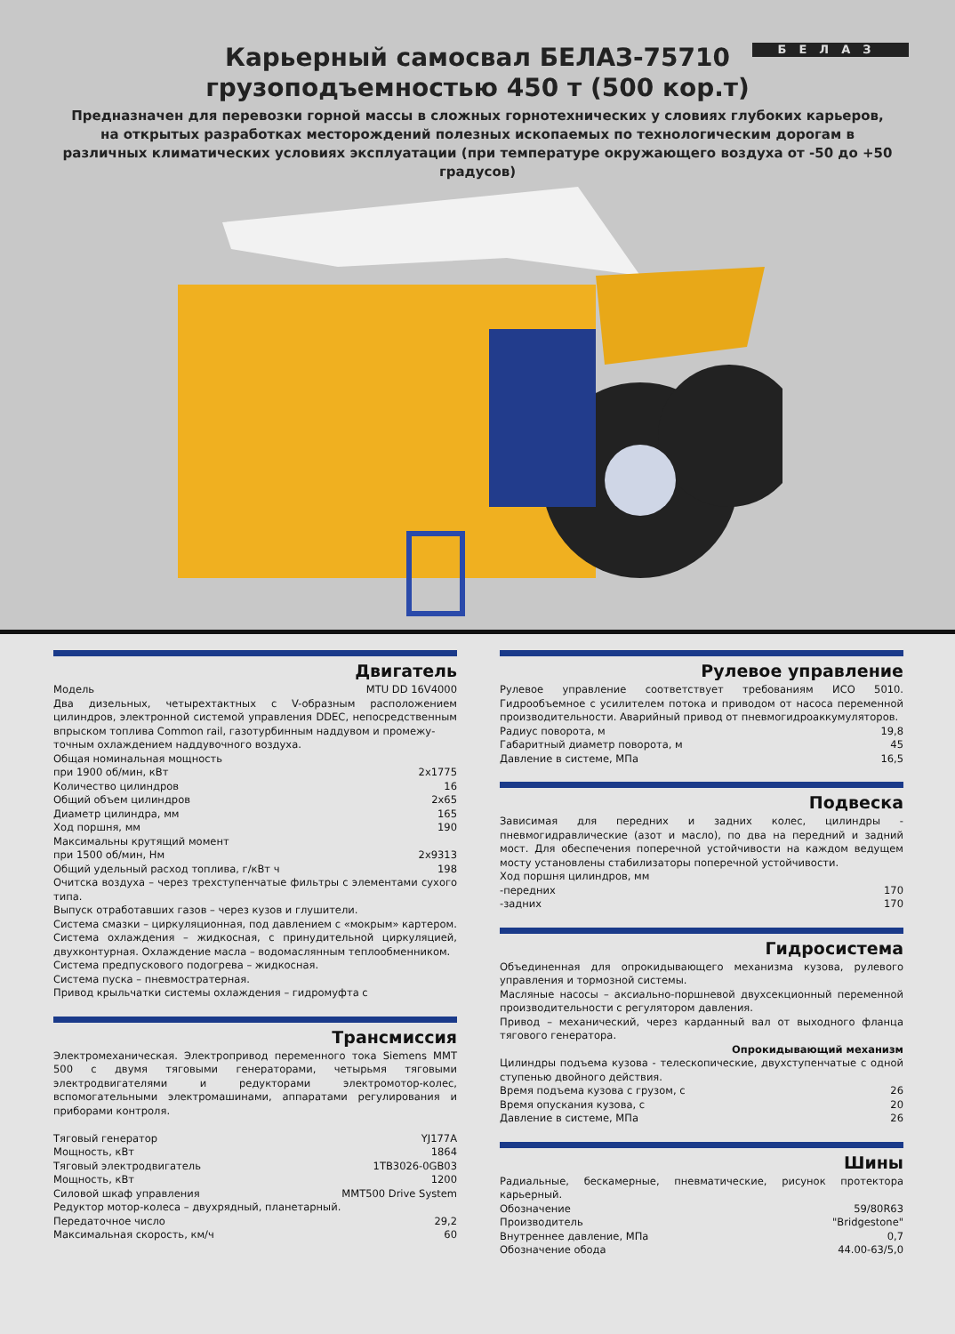БЕЛАЗ
Карьерный самосвал БЕЛАЗ-75710
грузоподъемностью 450 т (500 кор.т)
Предназначен для перевозки горной массы в сложных горнотехнических у словиях глубоких карьеров, на открытых разработках месторождений полезных ископаемых по технологическим дорогам в различных климатических условиях эксплуатации (при температуре окружающего воздуха от -50 до +50 градусов)
Двигатель
| Модель | MTU DD 16V4000 |
Два дизельных, четырехтактных с V-образным расположением цилиндров, электронной системой управления DDEC, непосредственным впрыском топлива Common rail, газотурбинным наддувом и промежу-
точным охлаждением наддувочного воздуха.
| Общая номинальная мощность при 1900 об/мин, кВт | 2x1775 |
| Количество цилиндров | 16 |
| Общий объем цилиндров | 2x65 |
| Диаметр цилиндра, мм | 165 |
| Ход поршня, мм | 190 |
| Максимальны крутящий момент при 1500 об/мин, Нм | 2x9313 |
| Общий удельный расход топлива, г/кВт ч | 198 |
Очитска воздуха – через трехступенчатые фильтры с элементами сухого типа.
Выпуск отработавших газов – через кузов и глушители.
Система смазки – циркуляционная, под давлением с «мокрым» картером.
Система охлаждения – жидкосная, с принудительной циркуляцией, двухконтурная. Охлаждение масла – водомаслянным теплообменником.
Система предпускового подогрева – жидкосная.
Система пуска – пневмостратерная.
Привод крыльчатки системы охлаждения – гидромуфта с
Трансмиссия
Электромеханическая. Электропривод переменного тока Siemens MMT 500 с двумя тяговыми генераторами, четырьмя тяговыми электродвигателями и редукторами электромотор-колес, вспомогательными электромашинами, аппаратами регулирования и приборами контроля.
| Тяговый генератор | YJ177A |
| Мощность, кВт | 1864 |
| Тяговый электродвигатель | 1TB3026-0GB03 |
| Мощность, кВт | 1200 |
| Силовой шкаф управления | MMT500 Drive System |
| Редуктор мотор-колеса – двухрядный, планетарный. | |
| Передаточное число | 29,2 |
| Максимальная скорость, км/ч | 60 |
Рулевое управление
Рулевое управление соответствует требованиям ИСО 5010. Гидрообъемное с усилителем потока и приводом от насоса переменной производительности. Аварийный привод от пневмогидроаккумуляторов.
| Радиус поворота, м | 19,8 |
| Габаритный диаметр поворота, м | 45 |
| Давление в системе, МПа | 16,5 |
Подвеска
Зависимая для передних и задних колес, цилиндры - пневмогидравлические (азот и масло), по два на передний и задний мост. Для обеспечения поперечной устойчивости на каждом ведущем мосту установлены стабилизаторы поперечной устойчивости.
| Ход поршня цилиндров, мм | |
| -передних | 170 |
| -задних | 170 |
Гидросистема
Объединенная для опрокидывающего механизма кузова, рулевого управления и тормозной системы.
Масляные насосы – аксиально-поршневой двухсекционный переменной производительности с регулятором давления.
Привод – механический, через карданный вал от выходного фланца тягового генератора.
Опрокидывающий механизм
Цилиндры подъема кузова - телескопические, двухступенчатые с одной ступенью двойного действия.
| Время подъема кузова с грузом, с | 26 |
| Время опускания кузова, с | 20 |
| Давление в системе, МПа | 26 |
Шины
Радиальные, бескамерные, пневматические, рисунок протектора карьерный.
| Обозначение | 59/80R63 |
| Производитель | "Bridgestone" |
| Внутреннее давление, МПа | 0,7 |
| Обозначение обода | 44.00-63/5,0 |